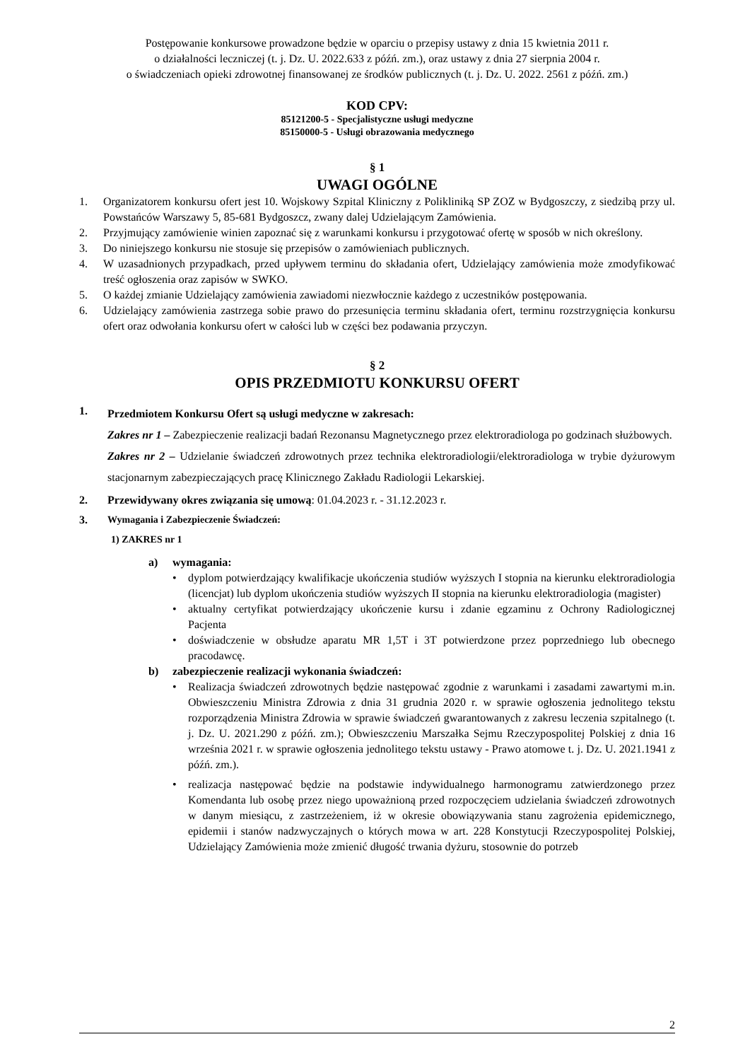Postępowanie konkursowe prowadzone będzie w oparciu o przepisy ustawy z dnia 15 kwietnia 2011 r.
o działalności leczniczej (t. j. Dz. U. 2022.633 z późń. zm.), oraz ustawy z dnia 27 sierpnia 2004 r.
o świadczeniach opieki zdrowotnej finansowanej ze środków publicznych (t. j. Dz. U. 2022. 2561 z późń. zm.)
KOD CPV:
85121200-5 - Specjalistyczne usługi medyczne
85150000-5 - Usługi obrazowania medycznego
§ 1
UWAGI OGÓLNE
1. Organizatorem konkursu ofert jest 10. Wojskowy Szpital Kliniczny z Polikliniką SP ZOZ w Bydgoszczy, z siedzibą przy ul. Powstańców Warszawy 5, 85-681 Bydgoszcz, zwany dalej Udzielającym Zamówienia.
2. Przyjmujący zamówienie winien zapoznać się z warunkami konkursu i przygotować ofertę w sposób w nich określony.
3. Do niniejszego konkursu nie stosuje się przepisów o zamówieniach publicznych.
4. W uzasadnionych przypadkach, przed upływem terminu do składania ofert, Udzielający zamówienia może zmodyfikować treść ogłoszenia oraz zapisów w SWKO.
5. O każdej zmianie Udzielający zamówienia zawiadomi niezwłocznie każdego z uczestników postępowania.
6. Udzielający zamówienia zastrzega sobie prawo do przesunięcia terminu składania ofert, terminu rozstrzygnięcia konkursu ofert oraz odwołania konkursu ofert w całości lub w części bez podawania przyczyn.
§ 2
OPIS PRZEDMIOTU KONKURSU OFERT
1. Przedmiotem Konkursu Ofert są usługi medyczne w zakresach:
Zakres nr 1 – Zabezpieczenie realizacji badań Rezonansu Magnetycznego przez elektroradiologa po godzinach służbowych.
Zakres nr 2 – Udzielanie świadczeń zdrowotnych przez technika elektroradiologii/elektroradiologa w trybie dyżurowym stacjonarnym zabezpieczających pracę Klinicznego Zakładu Radiologii Lekarskiej.
2. Przewidywany okres związania się umową: 01.04.2023 r. - 31.12.2023 r.
3. Wymagania i Zabezpieczenie Świadczeń:
1) ZAKRES nr 1
a) wymagania:
• dyplom potwierdzający kwalifikacje ukończenia studiów wyższych I stopnia na kierunku elektroradiologia (licencjat) lub dyplom ukończenia studiów wyższych II stopnia na kierunku elektroradiologia (magister)
• aktualny certyfikat potwierdzający ukończenie kursu i zdanie egzaminu z Ochrony Radiologicznej Pacjenta
• doświadczenie w obsłudze aparatu MR 1,5T i 3T potwierdzone przez poprzedniego lub obecnego pracodawcę.
b) zabezpieczenie realizacji wykonania świadczeń:
• Realizacja świadczeń zdrowotnych będzie następować zgodnie z warunkami i zasadami zawartymi m.in. Obwieszczeniu Ministra Zdrowia z dnia 31 grudnia 2020 r. w sprawie ogłoszenia jednolitego tekstu rozporządzenia Ministra Zdrowia w sprawie świadczeń gwarantowanych z zakresu leczenia szpitalnego (t. j. Dz. U. 2021.290 z późń. zm.); Obwieszczeniu Marszałka Sejmu Rzeczypospolitej Polskiej z dnia 16 września 2021 r. w sprawie ogłoszenia jednolitego tekstu ustawy - Prawo atomowe t. j. Dz. U. 2021.1941 z późń. zm.).
• realizacja następować będzie na podstawie indywidualnego harmonogramu zatwierdzonego przez Komendanta lub osobę przez niego upoważnioną przed rozpoczęciem udzielania świadczeń zdrowotnych w danym miesiącu, z zastrzeżeniem, iż w okresie obowiązywania stanu zagrożenia epidemicznego, epidemii i stanów nadzwyczajnych o których mowa w art. 228 Konstytucji Rzeczypospolitej Polskiej, Udzielający Zamówienia może zmienić długość trwania dyżuru, stosownie do potrzeb
2